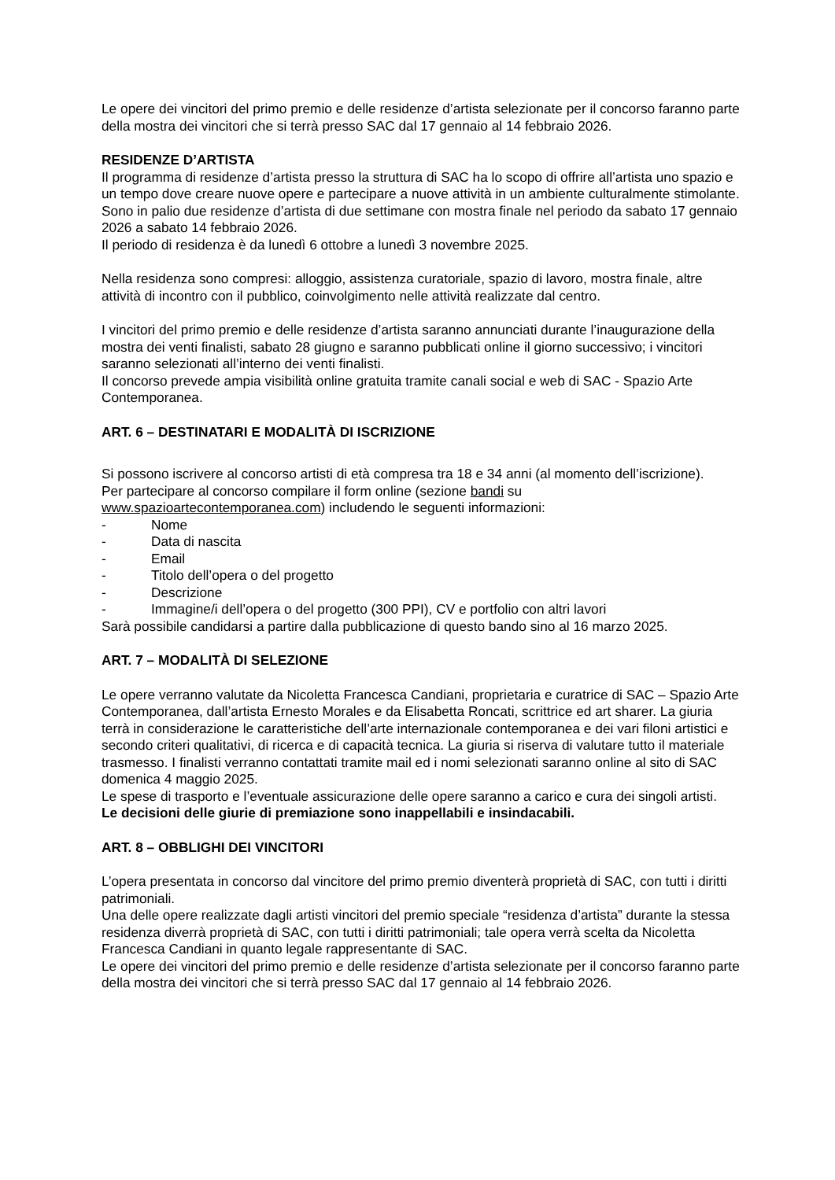Le opere dei vincitori del primo premio e delle residenze d’artista selezionate per il concorso faranno parte della mostra dei vincitori che si terrà presso SAC dal 17 gennaio al 14 febbraio 2026.
RESIDENZE D’ARTISTA
Il programma di residenze d’artista presso la struttura di SAC ha lo scopo di offrire all’artista uno spazio e un tempo dove creare nuove opere e partecipare a nuove attività in un ambiente culturalmente stimolante.
Sono in palio due residenze d’artista di due settimane con mostra finale nel periodo da sabato 17 gennaio 2026 a sabato 14 febbraio 2026.
Il periodo di residenza è da lunedì 6 ottobre a lunedì 3 novembre 2025.
Nella residenza sono compresi: alloggio, assistenza curatoriale, spazio di lavoro, mostra finale, altre attività di incontro con il pubblico, coinvolgimento nelle attività realizzate dal centro.
I vincitori del primo premio e delle residenze d’artista saranno annunciati durante l’inaugurazione della mostra dei venti finalisti, sabato 28 giugno e saranno pubblicati online il giorno successivo; i vincitori saranno selezionati all’interno dei venti finalisti.
Il concorso prevede ampia visibilità online gratuita tramite canali social e web di SAC - Spazio Arte Contemporanea.
ART. 6 – DESTINATARI E MODALITÀ DI ISCRIZIONE
Si possono iscrivere al concorso artisti di età compresa tra 18 e 34 anni (al momento dell’iscrizione).
Per partecipare al concorso compilare il form online (sezione bandi su www.spazioartecontemporanea.com) includendo le seguenti informazioni:
- Nome
- Data di nascita
- Email
- Titolo dell’opera o del progetto
- Descrizione
- Immagine/i dell’opera o del progetto (300 PPI), CV e portfolio con altri lavori
Sarà possibile candidarsi a partire dalla pubblicazione di questo bando sino al 16 marzo 2025.
ART. 7 – MODALITÀ DI SELEZIONE
Le opere verranno valutate da Nicoletta Francesca Candiani, proprietaria e curatrice di SAC – Spazio Arte Contemporanea, dall’artista Ernesto Morales e da Elisabetta Roncati, scrittrice ed art sharer. La giuria terrà in considerazione le caratteristiche dell’arte internazionale contemporanea e dei vari filoni artistici e secondo criteri qualitativi, di ricerca e di capacità tecnica. La giuria si riserva di valutare tutto il materiale trasmesso. I finalisti verranno contattati tramite mail ed i nomi selezionati saranno online al sito di SAC domenica 4 maggio 2025.
Le spese di trasporto e l’eventuale assicurazione delle opere saranno a carico e cura dei singoli artisti.
Le decisioni delle giurie di premiazione sono inappellabili e insindacabili.
ART. 8 – OBBLIGHI DEI VINCITORI
L’opera presentata in concorso dal vincitore del primo premio diventerà proprietà di SAC, con tutti i diritti patrimoniali.
Una delle opere realizzate dagli artisti vincitori del premio speciale “residenza d’artista” durante la stessa residenza diverrà proprietà di SAC, con tutti i diritti patrimoniali; tale opera verrà scelta da Nicoletta Francesca Candiani in quanto legale rappresentante di SAC.
Le opere dei vincitori del primo premio e delle residenze d’artista selezionate per il concorso faranno parte della mostra dei vincitori che si terrà presso SAC dal 17 gennaio al 14 febbraio 2026.